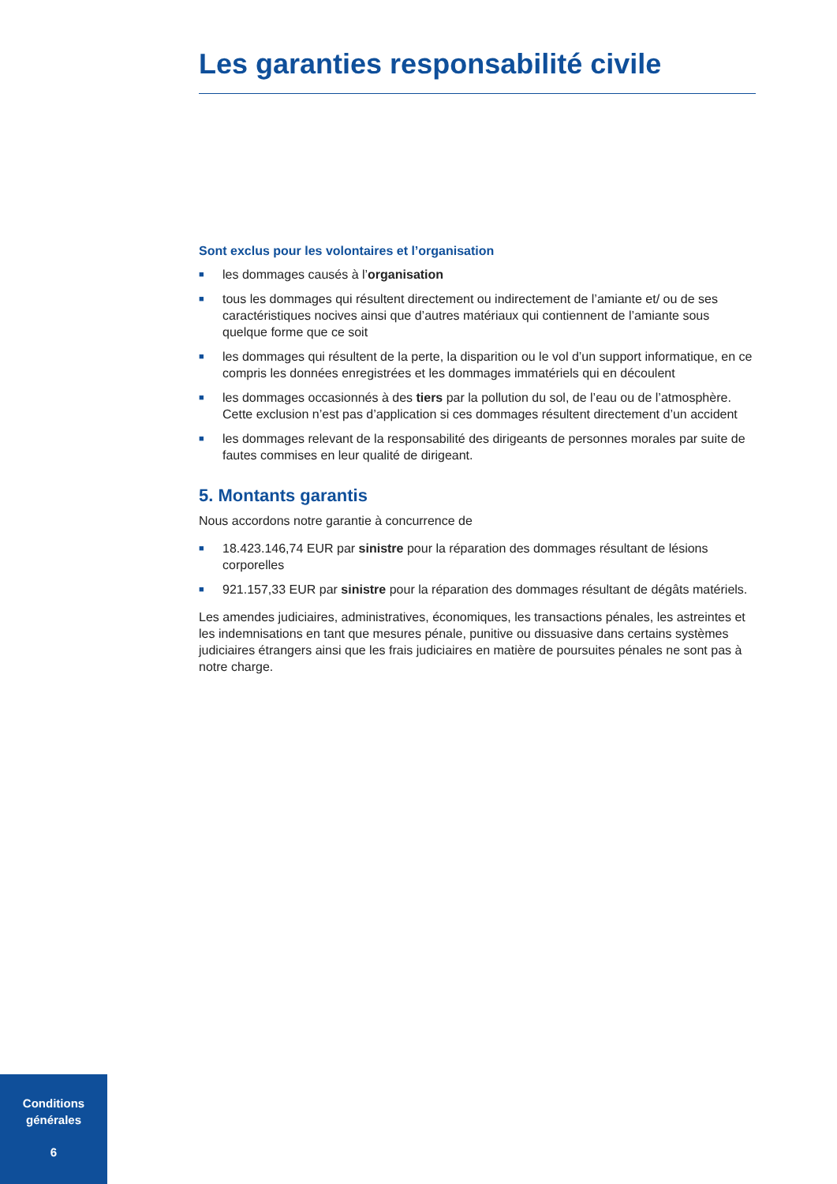Les garanties responsabilité civile
Sont exclus pour les volontaires et l’organisation
■ les dommages causés à l’organisation
■ tous les dommages qui résultent directement ou indirectement de l’amiante et/ ou de ses caractéristiques nocives ainsi que d’autres matériaux qui contiennent de l’amiante sous quelque forme que ce soit
■ les dommages qui résultent de la perte, la disparition ou le vol d’un support informatique, en ce compris les données enregistrées et les dommages immatériels qui en découlent
■ les dommages occasionnés à des tiers par la pollution du sol, de l’eau ou de l’atmosphère. Cette exclusion n’est pas d’application si ces dommages résultent directement d’un accident
■ les dommages relevant de la responsabilité des dirigeants de personnes morales par suite de fautes commises en leur qualité de dirigeant.
5. Montants garantis
Nous accordons notre garantie à concurrence de
■ 18.423.146,74 EUR par sinistre pour la réparation des dommages résultant de lésions corporelles
■ 921.157,33 EUR par sinistre pour la réparation des dommages résultant de dégâts matériels.
Les amendes judiciaires, administratives, économiques, les transactions pénales, les astreintes et les indemnisations en tant que mesures pénale, punitive ou dissuasive dans certains systèmes judiciaires étrangers ainsi que les frais judiciaires en matière de poursuites pénales ne sont pas à notre charge.
Conditions
générales
6